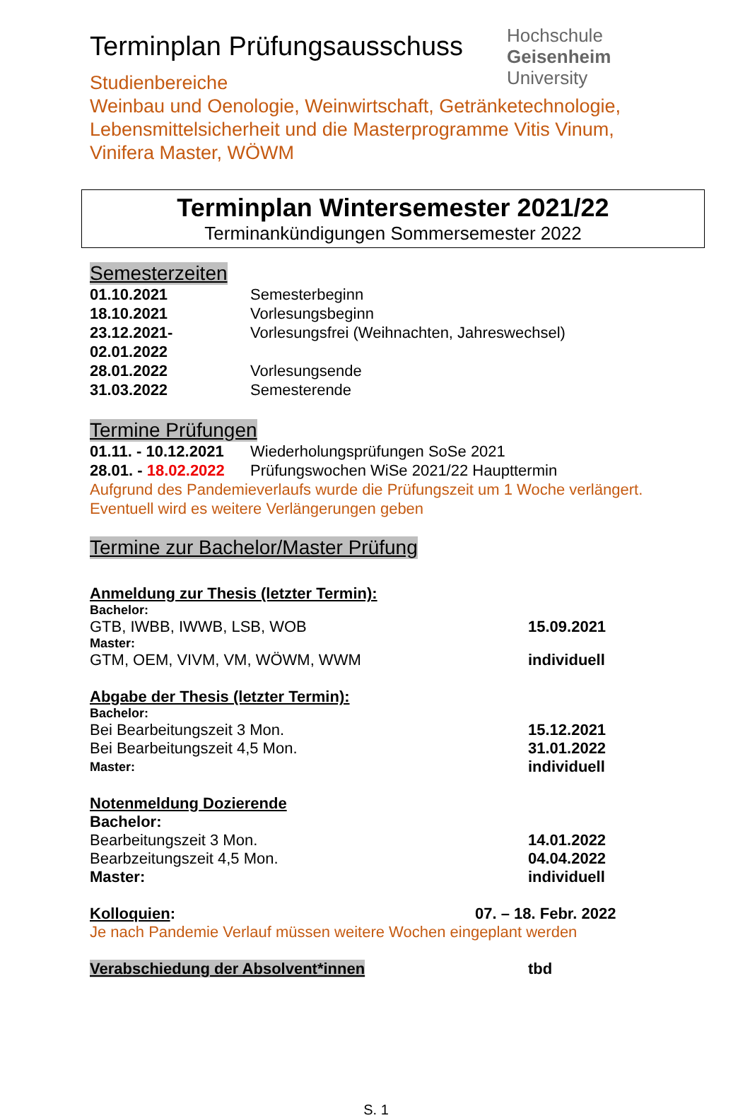Terminplan Prüfungsausschuss
Hochschule
Geisenheim
University
Studienbereiche
Weinbau und Oenologie, Weinwirtschaft, Getränketechnologie,
Lebensmittelsicherheit und die Masterprogramme Vitis Vinum,
Vinifera Master, WÖWM
Terminplan Wintersemester 2021/22
Terminankündigungen Sommersemester 2022
Semesterzeiten
01.10.2021 Semesterbeginn
18.10.2021 Vorlesungsbeginn
23.12.2021-02.01.2022 Vorlesungsfrei (Weihnachten, Jahreswechsel)
28.01.2022 Vorlesungsende
31.03.2022 Semesterende
Termine Prüfungen
01.11. - 10.12.2021 Wiederholungsprüfungen SoSe 2021
28.01. - 18.02.2022 Prüfungswochen WiSe 2021/22 Haupttermin
Aufgrund des Pandemieverlaufs wurde die Prüfungszeit um 1 Woche verlängert.
Eventuell wird es weitere Verlängerungen geben
Termine zur Bachelor/Master Prüfung
Anmeldung zur Thesis (letzter Termin):
Bachelor:
GTB, IWBB, IWWB, LSB, WOB 15.09.2021
Master:
GTM, OEM, VIVM, VM, WÖWM, WWM individuell
Abgabe der Thesis (letzter Termin):
Bachelor:
Bei Bearbeitungszeit 3 Mon. 15.12.2021
Bei Bearbeitungszeit 4,5 Mon. 31.01.2022
Master: individuell
Notenmeldung Dozierende
Bachelor:
Bearbeitungszeit 3 Mon. 14.01.2022
Bearbzeitungszeit 4,5 Mon. 04.04.2022
Master: individuell
Kolloquien: 07. – 18. Febr. 2022
Je nach Pandemie Verlauf müssen weitere Wochen eingeplant werden
Verabschiedung der Absolvent*innen tbd
S. 1